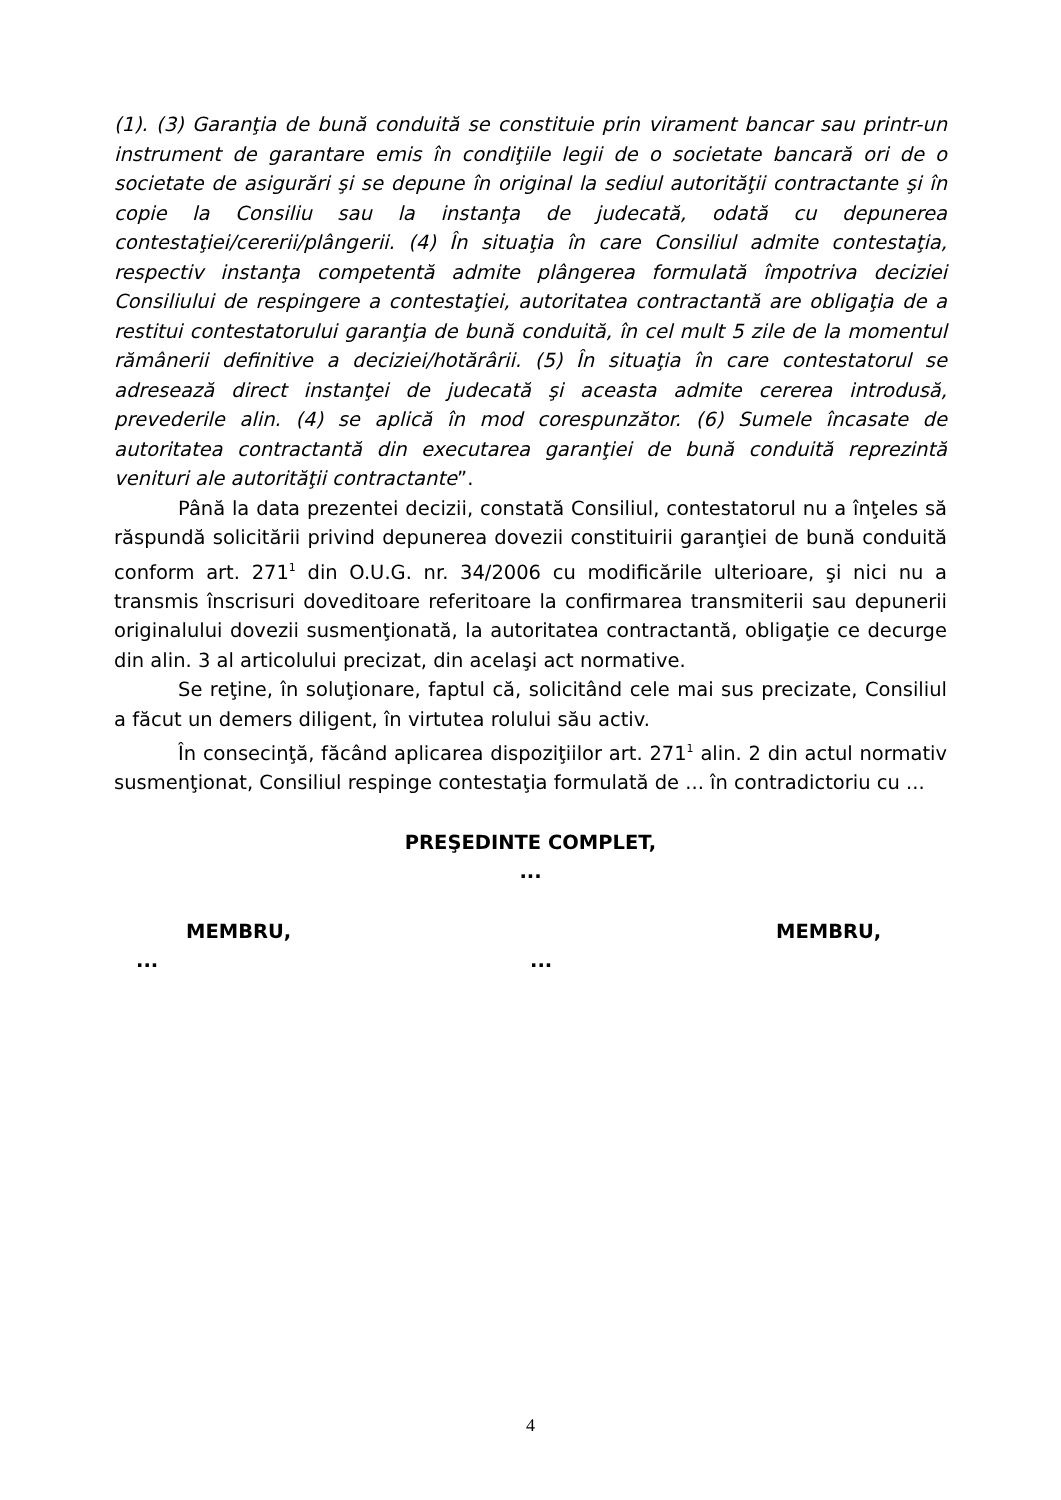(1). (3) Garanţia de bună conduită se constituie prin virament bancar sau printr-un instrument de garantare emis în condiţiile legii de o societate bancară ori de o societate de asigurări şi se depune în original la sediul autorităţii contractante şi în copie la Consiliu sau la instanţa de judecată, odată cu depunerea contestaţiei/cererii/plângerii. (4) În situaţia în care Consiliul admite contestaţia, respectiv instanţa competentă admite plângerea formulată împotriva deciziei Consiliului de respingere a contestaţiei, autoritatea contractantă are obligaţia de a restitui contestatorului garanţia de bună conduită, în cel mult 5 zile de la momentul rămânerii definitive a deciziei/hotărârii. (5) În situaţia în care contestatorul se adresează direct instanţei de judecată şi aceasta admite cererea introdusă, prevederile alin. (4) se aplică în mod corespunzător. (6) Sumele încasate de autoritatea contractantă din executarea garanţiei de bună conduită reprezintă venituri ale autorităţii contractante”.
Până la data prezentei decizii, constată Consiliul, contestatorul nu a înţeles să răspundă solicitării privind depunerea dovezii constituirii garanţiei de bună conduită conform art. 271<sup>1</sup> din O.U.G. nr. 34/2006 cu modificările ulterioare, şi nici nu a transmis înscrisuri doveditoare referitoare la confirmarea transmiterii sau depunerii originalului dovezii susmenţionată, la autoritatea contractantă, obligaţie ce decurge din alin. 3 al articolului precizat, din acelaşi act normative.
Se reţine, în soluţionare, faptul că, solicitând cele mai sus precizate, Consiliul a făcut un demers diligent, în virtutea rolului său activ.
În consecinţă, făcând aplicarea dispoziţiilor art. 271<sup>1</sup> alin. 2 din actul normativ susmenţionat, Consiliul respinge contestaţia formulată de ... în contradictoriu cu ...
PREŞEDINTE COMPLET,
...
MEMBRU, MEMBRU,
......
4